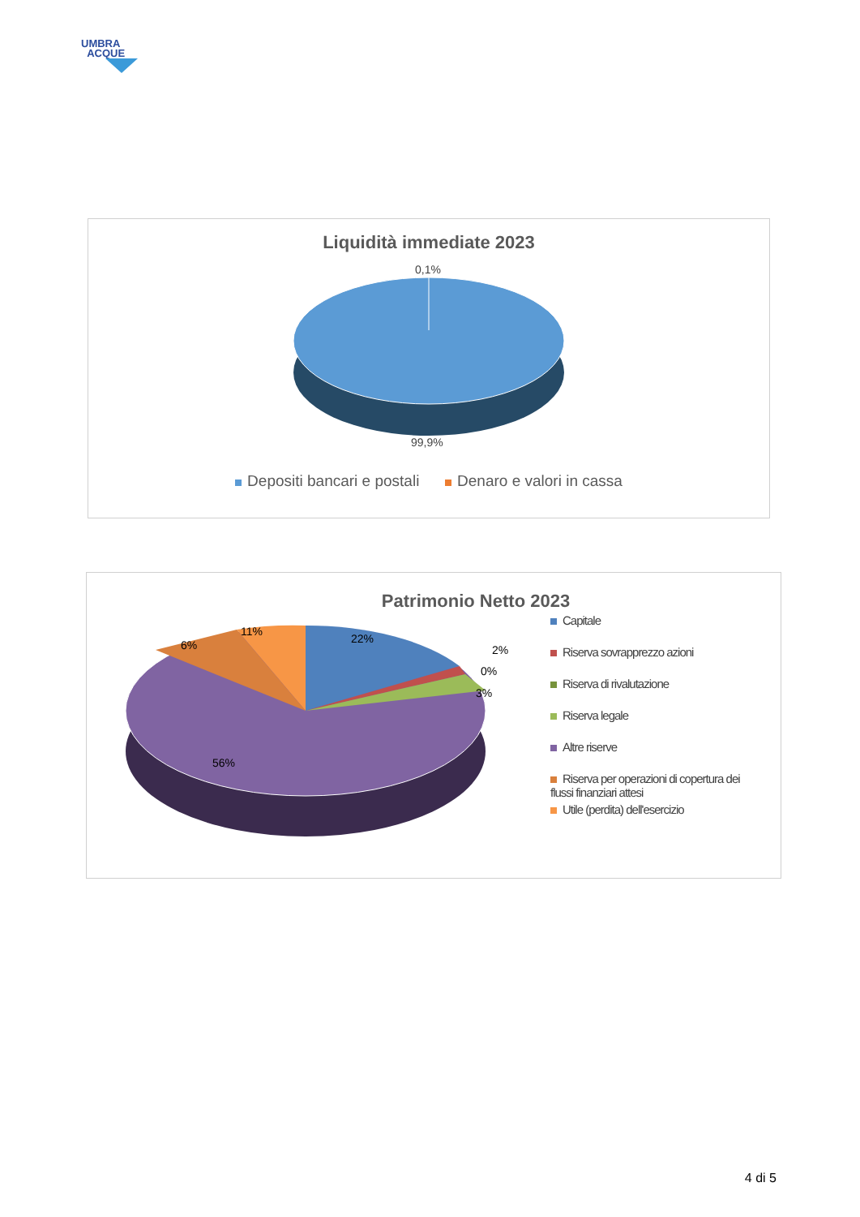UMBRA
ACQUE
Liquidità immediate 2023
0,1%
99,9%
Depositi bancari e postali Denaro e valori in cassa
Patrimonio Netto 2023
22%
2%
0%
3%
11%
6%
56%
Capitale
Riserva sovrapprezzo azioni
Riserva di rivalutazione
Riserva legale
Altre riserve
Riserva per operazioni di copertura dei flussi finanziari attesi
Utile (perdita) dell'esercizio
4 di 5